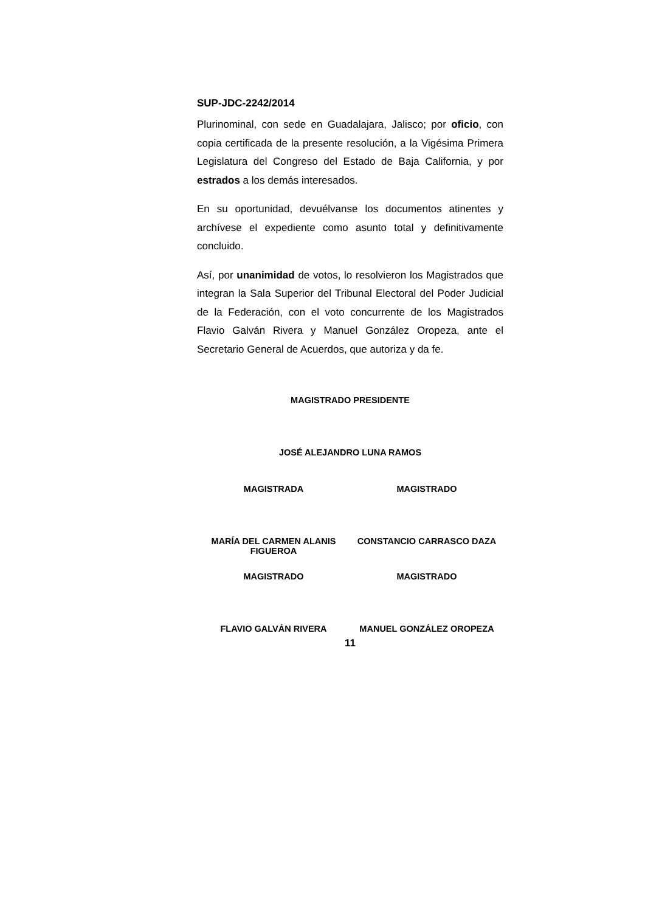SUP-JDC-2242/2014
Plurinominal, con sede en Guadalajara, Jalisco; por oficio, con copia certificada de la presente resolución, a la Vigésima Primera Legislatura del Congreso del Estado de Baja California, y por estrados a los demás interesados.
En su oportunidad, devuélvanse los documentos atinentes y archívese el expediente como asunto total y definitivamente concluido.
Así, por unanimidad de votos, lo resolvieron los Magistrados que integran la Sala Superior del Tribunal Electoral del Poder Judicial de la Federación, con el voto concurrente de los Magistrados Flavio Galván Rivera y Manuel González Oropeza, ante el Secretario General de Acuerdos, que autoriza y da fe.
MAGISTRADO PRESIDENTE
JOSÉ ALEJANDRO LUNA RAMOS
MAGISTRADA MAGISTRADO
MARÍA DEL CARMEN ALANIS FIGUEROA
CONSTANCIO CARRASCO DAZA
MAGISTRADO MAGISTRADO
FLAVIO GALVÁN RIVERA MANUEL GONZÁLEZ OROPEZA
11